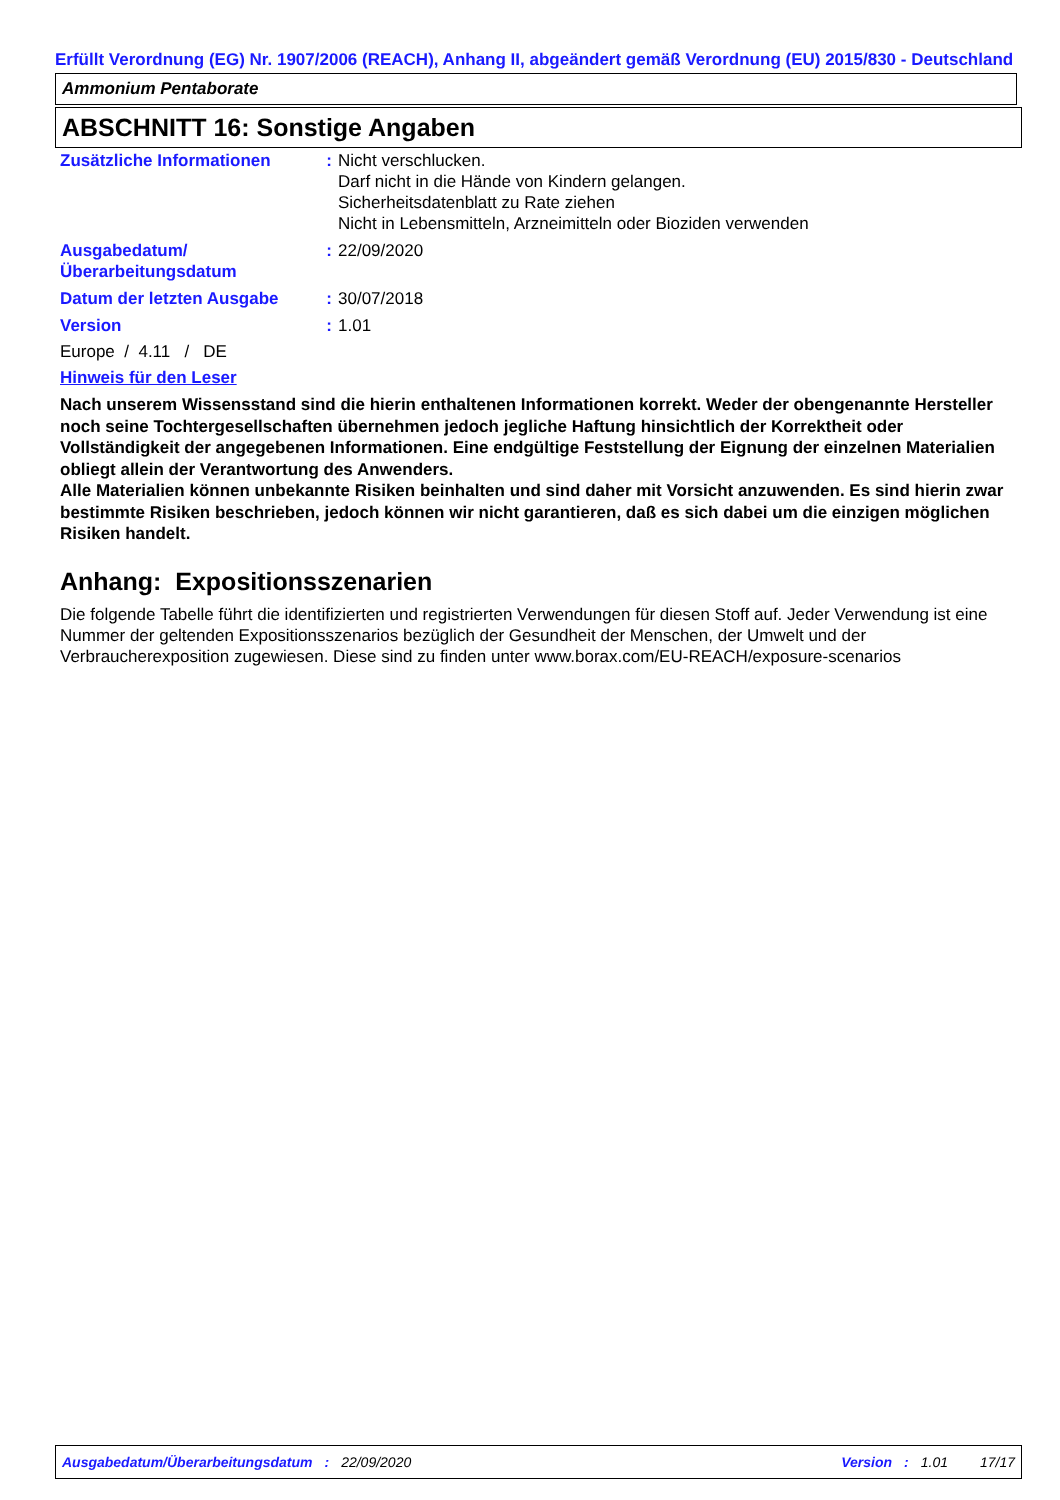Erfüllt Verordnung (EG) Nr. 1907/2006 (REACH), Anhang II, abgeändert gemäß Verordnung (EU) 2015/830 - Deutschland
Ammonium Pentaborate
ABSCHNITT 16: Sonstige Angaben
| Zusätzliche Informationen | : | Nicht verschlucken. Darf nicht in die Hände von Kindern gelangen. Sicherheitsdatenblatt zu Rate ziehen Nicht in Lebensmitteln, Arzneimitteln oder Bioziden verwenden |
| Ausgabedatum/ Überarbeitungsdatum | : | 22/09/2020 |
| Datum der letzten Ausgabe | : | 30/07/2018 |
| Version | : | 1.01 |
Europe / 4.11 / DE
Hinweis für den Leser
Nach unserem Wissensstand sind die hierin enthaltenen Informationen korrekt. Weder der obengenannte Hersteller noch seine Tochtergesellschaften übernehmen jedoch jegliche Haftung hinsichtlich der Korrektheit oder Vollständigkeit der angegebenen Informationen. Eine endgültige Feststellung der Eignung der einzelnen Materialien obliegt allein der Verantwortung des Anwenders.
Alle Materialien können unbekannte Risiken beinhalten und sind daher mit Vorsicht anzuwenden. Es sind hierin zwar bestimmte Risiken beschrieben, jedoch können wir nicht garantieren, daß es sich dabei um die einzigen möglichen Risiken handelt.
Anhang: Expositionsszenarien
Die folgende Tabelle führt die identifizierten und registrierten Verwendungen für diesen Stoff auf. Jeder Verwendung ist eine Nummer der geltenden Expositionsszenarios bezüglich der Gesundheit der Menschen, der Umwelt und der Verbraucherexposition zugewiesen. Diese sind zu finden unter www.borax.com/EU-REACH/exposure-scenarios
Ausgabedatum/Überarbeitungsdatum: 22/09/2020 Version: 1.01 17/17